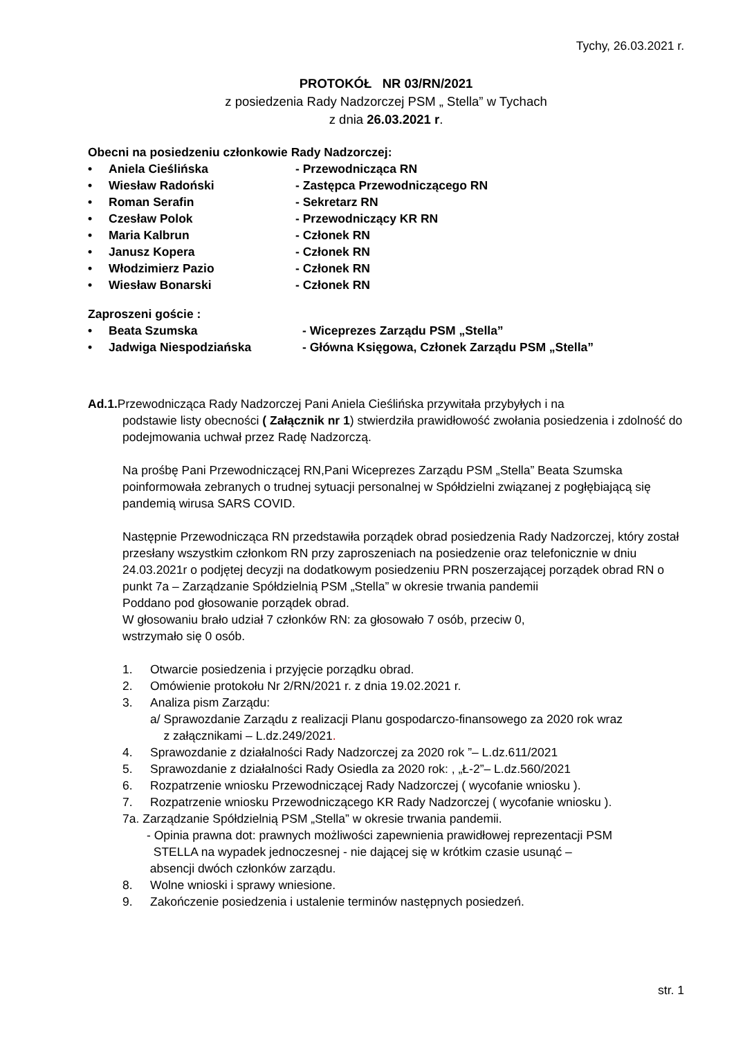Tychy, 26.03.2021 r.
PROTOKÓŁ NR 03/RN/2021
z posiedzenia Rady Nadzorczej PSM „ Stella” w Tychach
z dnia 26.03.2021 r.
Obecni na posiedzeniu członkowie Rady Nadzorczej:
• Aniela Cieślińska - Przewodnicząca RN
• Wiesław Radoński - Zastępca Przewodniczącego RN
• Roman Serafin - Sekretarz RN
• Czesław Polok - Przewodniczący KR RN
• Maria Kalbrun - Członek RN
• Janusz Kopera - Członek RN
• Włodzimierz Pazio - Członek RN
• Wiesław Bonarski - Członek RN
Zaproszeni goście :
• Beata Szumska - Wiceprezes Zarządu PSM „Stella”
• Jadwiga Niespodziańska - Główna Księgowa, Członek Zarządu PSM „Stella”
Ad.1. Przewodnicząca Rady Nadzorczej Pani Aniela Cieślińska przywitała przybyłych i na
podstawie listy obecności ( Załącznik nr 1) stwierdziła prawidłowość zwołania posiedzenia i zdolność do podejmowania uchwał przez Radę Nadzorczą.
Na prośbę Pani Przewodniczącej RN,Pani Wiceprezes Zarządu PSM „Stella” Beata Szumska poinformowała zebranych o trudnej sytuacji personalnej w Spółdzielni związanej z pogłębiającą się pandemią wirusa SARS COVID.
Następnie Przewodnicząca RN przedstawiła porządek obrad posiedzenia Rady Nadzorczej, który został przesłany wszystkim członkom RN przy zaproszeniach na posiedzenie oraz telefonicznie w dniu 24.03.2021r o podjętej decyzji na dodatkowym posiedzeniu PRN poszerzającej porządek obrad RN o punkt 7a – Zarządzanie Spółdzielnią PSM „Stella” w okresie trwania pandemii
Poddano pod głosowanie porządek obrad.
W głosowaniu brało udział 7 członków RN: za głosowało 7 osób, przeciw 0,
wstrzymało się 0 osób.
1. Otwarcie posiedzenia i przyjęcie porządku obrad.
2. Omówienie protokołu Nr 2/RN/2021 r. z dnia 19.02.2021 r.
3. Analiza pism Zarządu:
a/ Sprawozdanie Zarządu z realizacji Planu gospodarczo-finansowego za 2020 rok wraz
z załącznikami – L.dz.249/2021.
4. Sprawozdanie z działalności Rady Nadzorczej za 2020 rok ”– L.dz.611/2021
5. Sprawozdanie z działalności Rady Osiedla za 2020 rok: , „Ł-2”– L.dz.560/2021
6. Rozpatrzenie wniosku Przewodniczącej Rady Nadzorczej ( wycofanie wniosku ).
7. Rozpatrzenie wniosku Przewodniczącego KR Rady Nadzorczej ( wycofanie wniosku ).
7a. Zarządzanie Spółdzielnią PSM „Stella” w okresie trwania pandemii.
- Opinia prawna dot: prawnych możliwości zapewnienia prawidłowej reprezentacji PSM
STELLA na wypadek jednoczesnej - nie dającej się w krótkim czasie usunąć –
absencji dwóch członków zarządu.
8. Wolne wnioski i sprawy wniesione.
9. Zakończenie posiedzenia i ustalenie terminów następnych posiedzeń.
str. 1